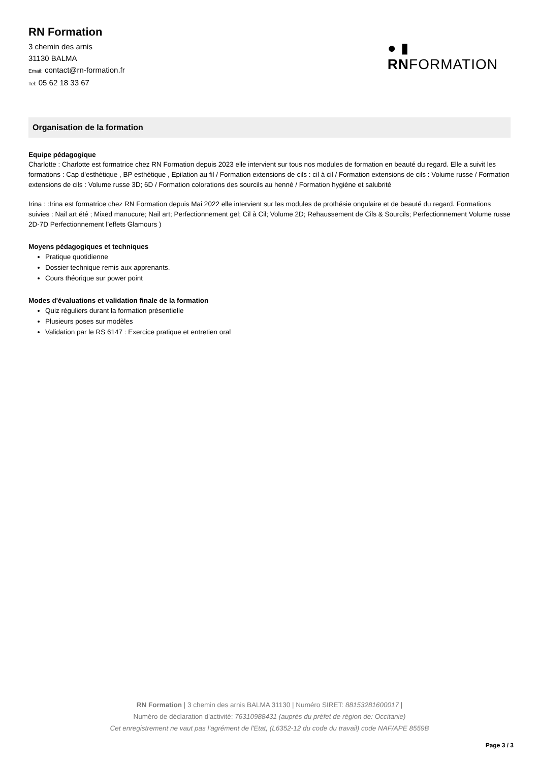RN Formation
3 chemin des arnis
31130 BALMA
Email: contact@rn-formation.fr
Tel: 05 62 18 33 67
● ▮
RNFORMATION
Organisation de la formation
Equipe pédagogique
Charlotte : Charlotte est formatrice chez RN Formation depuis 2023 elle intervient sur tous nos modules de formation en beauté du regard. Elle a suivit les formations : Cap d'esthétique , BP esthétique , Epilation au fil / Formation extensions de cils : cil à cil / Formation extensions de cils : Volume russe / Formation extensions de cils : Volume russe 3D; 6D / Formation colorations des sourcils au henné / Formation hygiène et salubrité
Irina : :Irina est formatrice chez RN Formation depuis Mai 2022 elle intervient sur les modules de prothésie ongulaire et de beauté du regard. Formations suivies : Nail art été ; Mixed manucure; Nail art; Perfectionnement gel; Cil à Cil; Volume 2D; Rehaussement de Cils & Sourcils; Perfectionnement Volume russe 2D-7D Perfectionnement l’effets Glamours )
Moyens pédagogiques et techniques
Pratique quotidienne
Dossier technique remis aux apprenants.
Cours théorique sur power point
Modes d'évaluations et validation finale de la formation
Quiz réguliers durant la formation présentielle
Plusieurs poses sur modèles
Validation par le RS 6147 : Exercice pratique et entretien oral
RN Formation | 3 chemin des arnis BALMA 31130 | Numéro SIRET: 88153281600017 |
Numéro de déclaration d'activité: 76310988431 (auprès du préfet de région de: Occitanie)
Cet enregistrement ne vaut pas l'agrément de l'Etat, (L6352-12 du code du travail) code NAF/APE 8559B
Page 3 / 3